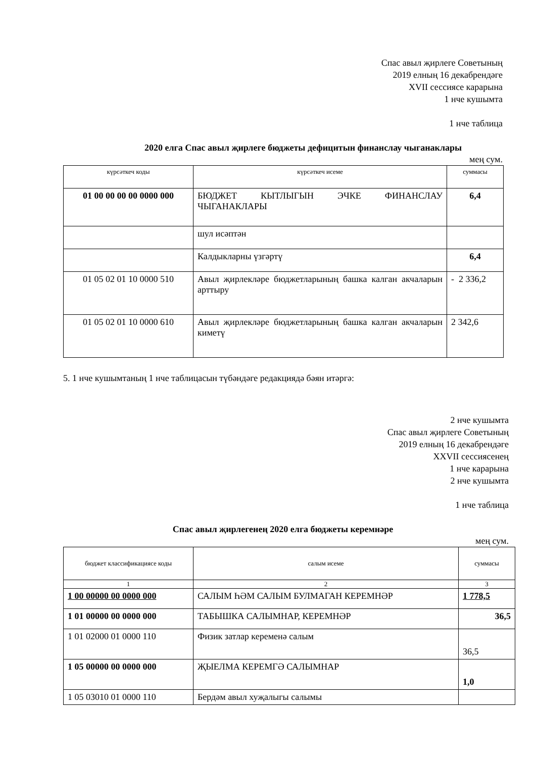Спас авыл җирлеге Советының
2019 елның 16 декабрендәге
XVII сессиясе карарына
1 нче кушымта
1 нче таблица
2020 елга Спас авыл җирлеге бюджеты дефицитын финанслау чыганаклары
мең сум.
| күрсәткеч коды | күрсәткеч исеме | суммасы |
| --- | --- | --- |
| 01 00 00 00 00 0000 000 | БЮДЖЕТ КЫТЛЫГЫН ЭЧКЕ ФИНАНСЛАУ ЧЫГАНАКЛАРЫ | 6,4 |
| | шул исәптән | |
| | Калдыкларны үзгәртү | 6,4 |
| 01 05 02 01 10 0000 510 | Авыл җирлекләре бюджетларының башка калган акчаларын арттыру | - 2 336,2 |
| 01 05 02 01 10 0000 610 | Авыл җирлекләре бюджетларының башка калган акчаларын киметү | 2 342,6 |
5. 1 нче кушымтаның 1 нче таблицасын түбәндәге редакциядә бәян итәргә:
2 нче кушымта
Спас авыл җирлеге Советының
2019 елның 16 декабрендәге
XXVII сессиясенең
1 нче карарына
2 нче кушымта
1 нче таблица
Спас авыл җирлегенең 2020 елга бюджеты керемнәре
мең сум.
| бюджет классификациясе коды | салым исеме | суммасы |
| --- | --- | --- |
| 1 | 2 | 3 |
| 1 00 00000 00 0000 000 | САЛЫМ ҺӘМ САЛЫМ БУЛМАГАН КЕРЕМНӘР | 1 778,5 |
| 1 01 00000 00 0000 000 | ТАБЫШКА САЛЫМНАР, КЕРЕМНӘР | 36,5 |
| 1 01 02000 01 0000 110 | Физик затлар кеременә салым | 36,5 |
| 1 05 00000 00 0000 000 | ҖЫЕЛМА КЕРЕМГӘ САЛЫМНАР | 1,0 |
| 1 05 03010 01 0000 110 | Бердәм авыл хуҗалыгы салымы | |